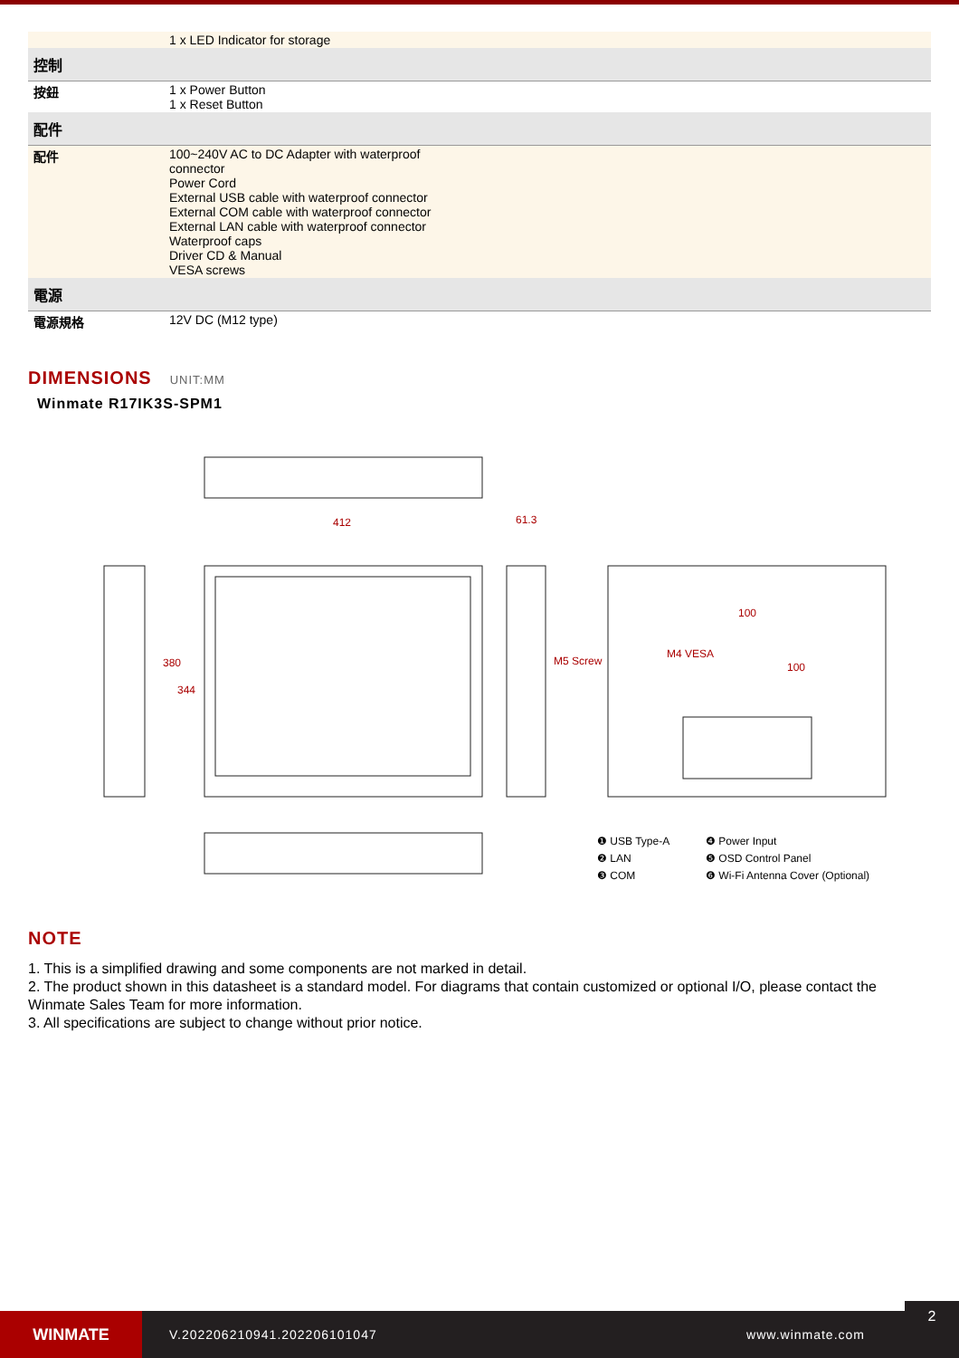| | 1 x LED Indicator for storage |
| 控制 | |
| 按鈕 | 1 x Power Button 1 x Reset Button |
| 配件 | |
| 配件 | 100~240V AC to DC Adapter with waterproof connector Power Cord External USB cable with waterproof connector External COM cable with waterproof connector External LAN cable with waterproof connector Waterproof caps Driver CD & Manual VESA screws |
| 電源 | |
| 電源規格 | 12V DC (M12 type) |
DIMENSIONS UNIT:MM
Winmate R17IK3S-SPM1
412 61.3
380
344
M5 Screw
M4 VESA
100
100
❶ USB Type-A ❹ Power Input ❷ LAN ❺ OSD Control Panel ❸ COM ❻ Wi-Fi Antenna Cover (Optional)
NOTE
1. This is a simplified drawing and some components are not marked in detail.
2. The product shown in this datasheet is a standard model. For diagrams that contain customized or optional I/O, please contact the Winmate Sales Team for more information.
3. All specifications are subject to change without prior notice.
WINMATE
V.202206210941.202206101047 www.winmate.com
2